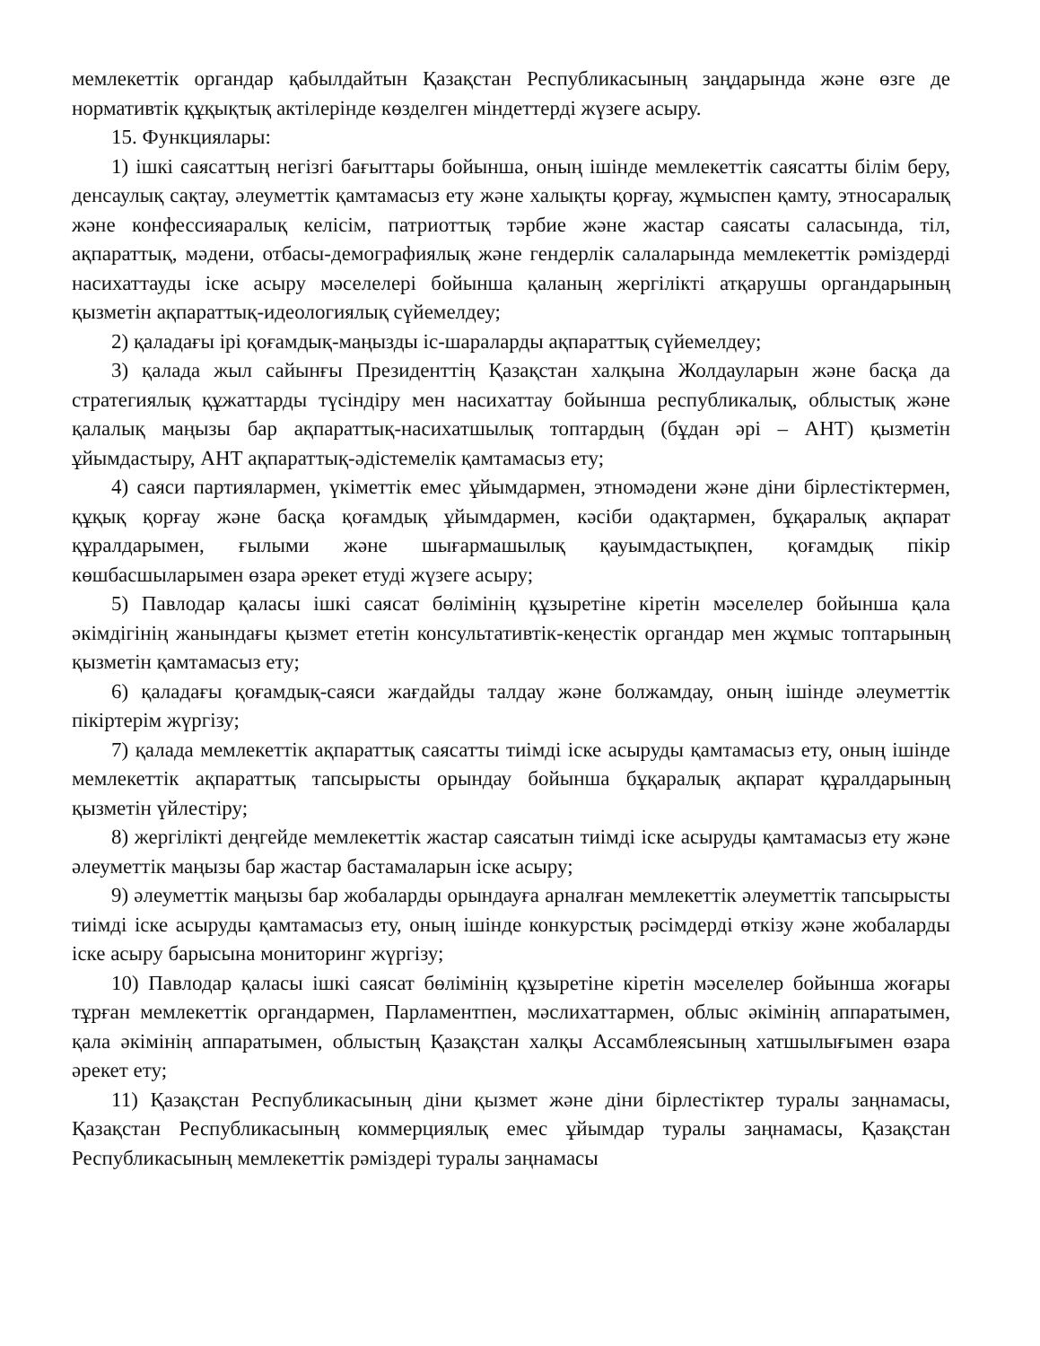мемлекеттік органдар қабылдайтын Қазақстан Республикасының заңдарында және өзге де нормативтік құқықтық актілерінде көзделген міндеттерді жүзеге асыру.
15. Функциялары:
1) ішкі саясаттың негізгі бағыттары бойынша, оның ішінде мемлекеттік саясатты білім беру, денсаулық сақтау, әлеуметтік қамтамасыз ету және халықты қорғау, жұмыспен қамту, этносаралық және конфессияаралық келісім, патриоттық тәрбие және жастар саясаты саласында, тіл, ақпараттық, мәдени, отбасы-демографиялық және гендерлік салаларында мемлекеттік рәміздерді насихаттауды іске асыру мәселелері бойынша қаланың жергілікті атқарушы органдарының қызметін ақпараттық-идеологиялық сүйемелдеу;
2) қаладағы ірі қоғамдық-маңызды іс-шараларды ақпараттық сүйемелдеу;
3) қалада жыл сайынғы Президенттің Қазақстан халқына Жолдауларын және басқа да стратегиялық құжаттарды түсіндіру мен насихаттау бойынша республикалық, облыстық және қалалық маңызы бар ақпараттық-насихатшылық топтардың (бұдан әрі – АНТ) қызметін ұйымдастыру, АНТ ақпараттық-әдістемелік қамтамасыз ету;
4) саяси партиялармен, үкіметтік емес ұйымдармен, этномәдени және діни бірлестіктермен, құқық қорғау және басқа қоғамдық ұйымдармен, кәсіби одақтармен, бұқаралық ақпарат құралдарымен, ғылыми және шығармашылық қауымдастықпен, қоғамдық пікір көшбасшыларымен өзара әрекет етуді жүзеге асыру;
5) Павлодар қаласы ішкі саясат бөлімінің құзыретіне кіретін мәселелер бойынша қала әкімдігінің жанындағы қызмет ететін консультативтік-кеңестік органдар мен жұмыс топтарының қызметін қамтамасыз ету;
6) қаладағы қоғамдық-саяси жағдайды талдау және болжамдау, оның ішінде әлеуметтік пікіртерім жүргізу;
7) қалада мемлекеттік ақпараттық саясатты тиімді іске асыруды қамтамасыз ету, оның ішінде мемлекеттік ақпараттық тапсырысты орындау бойынша бұқаралық ақпарат құралдарының қызметін үйлестіру;
8) жергілікті деңгейде мемлекеттік жастар саясатын тиімді іске асыруды қамтамасыз ету және әлеуметтік маңызы бар жастар бастамаларын іске асыру;
9) әлеуметтік маңызы бар жобаларды орындауға арналған мемлекеттік әлеуметтік тапсырысты тиімді іске асыруды қамтамасыз ету, оның ішінде конкурстық рәсімдерді өткізу және жобаларды іске асыру барысына мониторинг жүргізу;
10) Павлодар қаласы ішкі саясат бөлімінің құзыретіне кіретін мәселелер бойынша жоғары тұрған мемлекеттік органдармен, Парламентпен, мәслихаттармен, облыс әкімінің аппаратымен, қала әкімінің аппаратымен, облыстың Қазақстан халқы Ассамблеясының хатшылығымен өзара әрекет ету;
11) Қазақстан Республикасының діни қызмет және діни бірлестіктер туралы заңнамасы, Қазақстан Республикасының коммерциялық емес ұйымдар туралы заңнамасы, Қазақстан Республикасының мемлекеттік рәміздері туралы заңнамасы